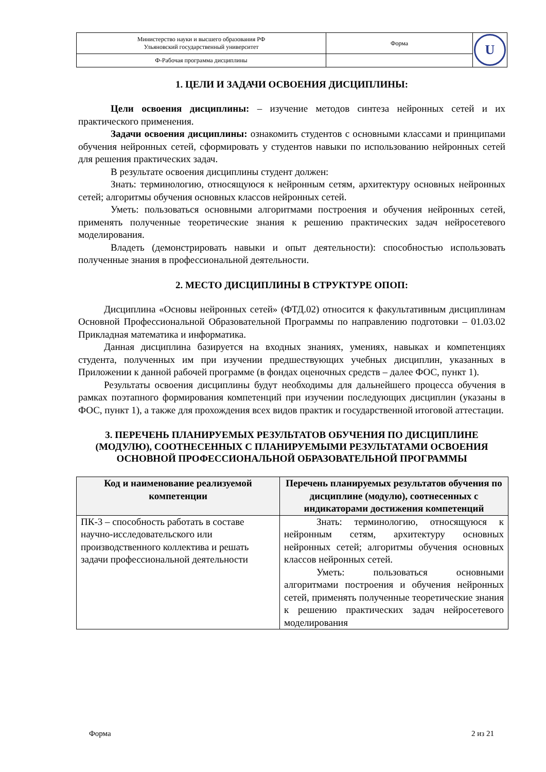| Министерство науки и высшего образования РФ Ульяновский государственный университет | Форма | U |
| Ф-Рабочая программа дисциплины | | |
1. ЦЕЛИ И ЗАДАЧИ ОСВОЕНИЯ ДИСЦИПЛИНЫ:
Цели освоения дисциплины: – изучение методов синтеза нейронных сетей и их практического применения.
Задачи освоения дисциплины: ознакомить студентов с основными классами и принципами обучения нейронных сетей, сформировать у студентов навыки по использованию нейронных сетей для решения практических задач.
В результате освоения дисциплины студент должен:
Знать: терминологию, относящуюся к нейронным сетям, архитектуру основных нейронных сетей; алгоритмы обучения основных классов нейронных сетей.
Уметь: пользоваться основными алгоритмами построения и обучения нейронных сетей, применять полученные теоретические знания к решению практических задач нейросетевого моделирования.
Владеть (демонстрировать навыки и опыт деятельности): способностью использовать полученные знания в профессиональной деятельности.
2. МЕСТО ДИСЦИПЛИНЫ В СТРУКТУРЕ ОПОП:
Дисциплина «Основы нейронных сетей» (ФТД.02) относится к факультативным дисциплинам Основной Профессиональной Образовательной Программы по направлению подготовки – 01.03.02 Прикладная математика и информатика.
Данная дисциплина базируется на входных знаниях, умениях, навыках и компетенциях студента, полученных им при изучении предшествующих учебных дисциплин, указанных в Приложении к данной рабочей программе (в фондах оценочных средств – далее ФОС, пункт 1).
Результаты освоения дисциплины будут необходимы для дальнейшего процесса обучения в рамках поэтапного формирования компетенций при изучении последующих дисциплин (указаны в ФОС, пункт 1), а также для прохождения всех видов практик и государственной итоговой аттестации.
3. ПЕРЕЧЕНЬ ПЛАНИРУЕМЫХ РЕЗУЛЬТАТОВ ОБУЧЕНИЯ ПО ДИСЦИПЛИНЕ (МОДУЛЮ), СООТНЕСЕННЫХ С ПЛАНИРУЕМЫМИ РЕЗУЛЬТАТАМИ ОСВОЕНИЯ ОСНОВНОЙ ПРОФЕССИОНАЛЬНОЙ ОБРАЗОВАТЕЛЬНОЙ ПРОГРАММЫ
| Код и наименование реализуемой компетенции | Перечень планируемых результатов обучения по дисциплине (модулю), соотнесенных с индикаторами достижения компетенций |
| --- | --- |
| ПК-3 – способность работать в составе научно-исследовательского или производственного коллектива и решать задачи профессиональной деятельности | Знать: терминологию, относящуюся к нейронным сетям, архитектуру основных нейронных сетей; алгоритмы обучения основных классов нейронных сетей. Уметь: пользоваться основными алгоритмами построения и обучения нейронных сетей, применять полученные теоретические знания к решению практических задач нейросетевого моделирования |
Форма 2 из 21